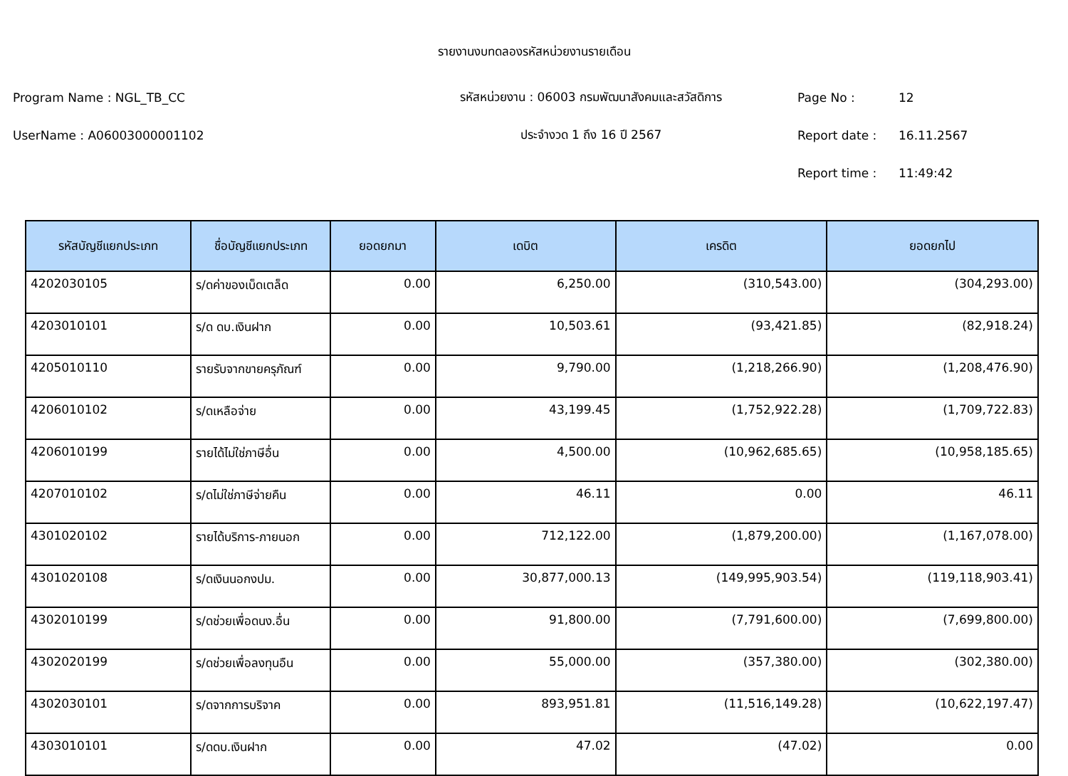รายงานงบทดลองรหัสหน่วยงานรายเดือน
Program Name : NGL_TB_CC รหัสหน่วยงาน : 06003 กรมพัฒนาสังคมและสวัสดิการ Page No : 12
UserName : A06003000001102 ประจำงวด 1 ถึง 16 ปี 2567 Report date : 16.11.2567
Report time : 11:49:42
| รหัสบัญชีแยกประเภท | ชื่อบัญชีแยกประเภท | ยอดยกมา | เดบิต | เครดิต | ยอดยกไป |
| --- | --- | --- | --- | --- | --- |
| 4202030105 | ร/ดค่าของเบ็ดเตล็ด | 0.00 | 6,250.00 | (310,543.00) | (304,293.00) |
| 4203010101 | ร/ด ดบ.เงินฝาก | 0.00 | 10,503.61 | (93,421.85) | (82,918.24) |
| 4205010110 | รายรับจากขายครุภัณฑ์ | 0.00 | 9,790.00 | (1,218,266.90) | (1,208,476.90) |
| 4206010102 | ร/ดเหลือจ่าย | 0.00 | 43,199.45 | (1,752,922.28) | (1,709,722.83) |
| 4206010199 | รายได้ไม่ใช่ภาษีอื่น | 0.00 | 4,500.00 | (10,962,685.65) | (10,958,185.65) |
| 4207010102 | ร/ดไม่ใช่ภาษีจ่ายคืน | 0.00 | 46.11 | 0.00 | 46.11 |
| 4301020102 | รายได้บริการ-ภายนอก | 0.00 | 712,122.00 | (1,879,200.00) | (1,167,078.00) |
| 4301020108 | ร/ดเงินนอกงปม. | 0.00 | 30,877,000.13 | (149,995,903.54) | (119,118,903.41) |
| 4302010199 | ร/ดช่วยเพื่อดนง.อื่น | 0.00 | 91,800.00 | (7,791,600.00) | (7,699,800.00) |
| 4302020199 | ร/ดช่วยเพื่อลงทุนอืน | 0.00 | 55,000.00 | (357,380.00) | (302,380.00) |
| 4302030101 | ร/ดจากการบริจาค | 0.00 | 893,951.81 | (11,516,149.28) | (10,622,197.47) |
| 4303010101 | ร/ดดบ.เงินฝาก | 0.00 | 47.02 | (47.02) | 0.00 |